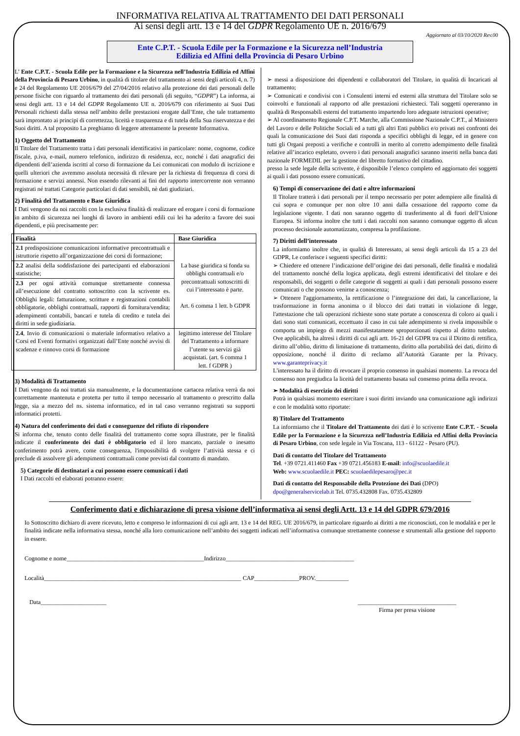INFORMATIVA RELATIVA AL TRATTAMENTO DEI DATI PERSONALI
Ai sensi degli artt. 13 e 14 del GDPR Regolamento UE n. 2016/679
Aggiornato al 03/10/2020 Rev.00
Ente C.P.T. - Scuola Edile per la Formazione e la Sicurezza nell’Industria
Edilizia ed Affini della Provincia di Pesaro Urbino
L’ Ente C.P.T. - Scuola Edile per la Formazione e la Sicurezza nell’Industria Edilizia ed Affini della Provincia di Pesaro Urbino, in qualità di titolare del trattamento ai sensi degli articoli 4, n. 7) e 24 del Regolamento UE 2016/679 del 27/04/2016 relativo alla protezione dei dati personali delle persone fisiche con riguardo al trattamento dei dati personali (di seguito, “GDPR”) La informa, ai sensi degli artt. 13 e 14 del GDPR Regolamento UE n. 2016/679 con riferimento ai Suoi Dati Personali richiesti dalla stessa nell’ambito delle prestazioni erogate dall’Ente, che tale trattamento sarà improntato ai principi di correttezza, liceità e trasparenza e di tutela della Sua riservatezza e dei Suoi diritti. A tal proposito La preghiamo di leggere attentamente la presente Informativa.
1) Oggetto del Trattamento
Il Titolare del Trattamento tratta i dati personali identificativi in particolare: nome, cognome, codice fiscale, p.iva, e-mail, numero telefonico, indirizzo di residenza, ecc, nonché i dati anagrafici dei dipendenti dell’azienda iscritti al corso di formazione da Lei comunicati con modulo di iscrizione e quelli ulteriori che avremmo assoluta necessità di rilevare per la richiesta di frequenza di corsi di formazione e servizi annessi. Non essendo rilevanti ai fini del rapporto intercorrente non verranno registrati né trattati Categorie particolari di dati sensibili, nè dati giudiziari.
2) Finalità del Trattamento e Base Giuridica
I Dati vengono da noi raccolti con la esclusiva finalità di realizzare ed erogare i corsi di formazione in ambito di sicurezza nei luoghi di lavoro in ambienti edili cui lei ha aderito a favore dei suoi dipendenti, e più precisamente per:
| Finalità | Base Giuridica |
| --- | --- |
| 2.1 predisposizione comunicazioni informative precontrattuali e istruttorie rispetto all’organizzazione dei corsi di formazione; | La base giuridica si fonda su obblighi contrattuali e/o precontrattuali sottoscritti di cui l’interessato è parte. Art. 6 comma 1 lett. b GDPR |
| 2.2 analisi della soddisfazione dei partecipanti ed elaborazioni statistiche; | |
| 2.3 per ogni attività comunque strettamente connessa all’esecuzione del contratto sottoscritto con la scrivente es. Obblighi legali: fatturazione, scritture e registrazioni contabili obbligatorie, obblighi contrattuali, rapporti di fornitura/vendita; adempimenti contabili, bancari e tutela di credito e tutela dei diritti in sede giudiziaria. | |
| 2.4 , Invio di comunicazioni o materiale informativo relativo a Corsi ed Eventi formativi organizzati dall’Ente nonché avvisi di scadenze e rinnovo corsi di formazione | legittimo interesse del Titolare del Trattamento a informare l’utente su servizi già acquistati. (art. 6 comma 1 lett. f GDPR ) |
3) Modalità di Trattamento
I Dati vengono da noi trattati sia manualmente, e la documentazione cartacea relativa verrà da noi correttamente mantenuta e protetta per tutto il tempo necessario al trattamento o prescritto dalla legge, sia a mezzo del ns. sistema informatico, ed in tal caso verranno registrati su supporti informatici protetti.
4) Natura del conferimento dei dati e conseguenze del rifiuto di rispondere
Si informa che, tenuto conto delle finalità del trattamento come sopra illustrate, per le finalità indicate il conferimento dei dati è obbligatorio ed il loro mancato, parziale o inesatto conferimento potrà avere, come conseguenza, l'impossibilità di svolgere l’attività stessa e ci preclude di assolvere gli adempimenti contrattuali come previsti dal contratto di mandato.
5) Categorie di destinatari a cui possono essere comunicati i dati
I Dati raccolti ed elaborati potranno essere:
➢ messi a disposizione dei dipendenti e collaboratori del Titolare, in qualità di Incaricati al trattamento;
➢ Comunicati e condivisi con i Consulenti interni ed esterni alla struttura del Titolare solo se coinvolti e funzionali al rapporto od alle prestazioni richiesteci. Tali soggetti opereranno in qualità di Responsabili esterni del trattamento impartendo loro adeguate istruzioni operative;
➢ Al coordinamento Regionale C.P.T. Marche, alla Commissione Nazionale C.P.T., al Ministero del Lavoro e delle Politiche Sociali ed a tutti gli altri Enti pubblici e/o privati nei confronti dei quali la comunicazione dei Suoi dati risponda a specifici obblighi di legge, ed in genere con tutti gli Organi preposti a verifiche e controlli in merito al corretto adempimento delle finalità relative all’incarico espletato, ovvero i dati personali anagrafici saranno inseriti nella banca dati nazionale FORMEDIL per la gestione del libretto formativo del cittadino.
presso la sede legale della scrivente, è disponibile l’elenco completo ed aggiornato dei soggetti ai quali i dati possono essere comunicati.
6) Tempi di conservazione dei dati e altre informazioni
Il Titolare tratterà i dati personali per il tempo necessario per poter adempiere alle finalità di cui sopra e comunque per non oltre 10 anni dalla cessazione del rapporto come da legislazione vigente. I dati non saranno oggetto di trasferimento al di fuori dell’Unione Europea. Si informa inoltre che tutti i dati raccolti non saranno comunque oggetto di alcun processo decisionale automatizzato, compresa la profilazione.
7) Diritti dell’interessato
La informiamo inoltre che, in qualità di Interessato, ai sensi degli articoli da 15 a 23 del GDPR, Le conferisce i seguenti specifici diritti:
➢ Chiedere ed ottenere l’indicazione dell’origine dei dati personali, delle finalità e modalità del trattamento nonché della logica applicata, degli estremi identificativi del titolare e dei responsabili, dei soggetti o delle categorie di soggetti ai quali i dati personali possono essere comunicati o che possono venirne a conoscenza;
➢ Ottenere l'aggiornamento, la rettificazione o l’integrazione dei dati, la cancellazione, la trasformazione in forma anonima o il blocco dei dati trattati in violazione di legge, l'attestazione che tali operazioni richieste sono state portate a conoscenza di coloro ai quali i dati sono stati comunicati, eccettuato il caso in cui tale adempimento si rivela impossibile o comporta un impiego di mezzi manifestatamene sproporzionati rispetto al diritto tutelato. Ove applicabili, ha altresì i diritti di cui agli artt. 16-21 del GDPR tra cui il Diritto di rettifica, diritto all’oblio, diritto di limitazione di trattamento, diritto alla portabilità dei dati, diritto di opposizione, nonché il diritto di reclamo all’Autorità Garante per la Privacy. www.garanteprivacy.it
L'interessato ha il diritto di revocare il proprio consenso in qualsiasi momento. La revoca del consenso non pregiudica la liceità del trattamento basata sul consenso prima della revoca.
➢ Modalità di esercizio dei diritti
Potrà in qualsiasi momento esercitare i suoi diritti inviando una comunicazione agli indirizzi e con le modalità sotto riportate:
8) Titolare del Trattamento
La informiamo che il Titolare del Trattamento dei dati è lo scrivente Ente C.P.T. - Scuola Edile per la Formazione e la Sicurezza nell’Industria Edilizia ed Affini della Provincia di Pesaro Urbino, con sede legale in Via Toscana, 113 - 61122 - Pesaro (PU).
Dati di contatto del Titolare del Trattamento
Tel. +39 0721.411460 Fax +39 0721.456183 E-mail: info@scuolaedile.it
Web: www.scuolaedile.it PEC: scuolaedilepesaro@pec.it
Dati di contatto del Responsabile della Protezione dei Dati (DPO)
dpo@generalservicelab.it Tel. 0735.432808 Fax. 0735.432809
Conferimento dati e dichiarazione di presa visione dell’informativa ai sensi degli Artt. 13 e 14 del GDPR 679/2016
Io Sottoscritto dichiaro di avere ricevuto, letto e compreso le informazioni di cui agli artt. 13 e 14 del REG. UE 2016/679, in particolare riguardo ai diritti a me riconosciuti, con le modalità e per le finalità indicate nella informativa stessa, nonché alla loro comunicazione nell’ambito dei soggetti indicati nell’informativa comunque strettamente connesse e strumentali alla gestione del rapporto in essere.
Cognome e nome______________________________________________Indirizzo___________________________________________
Località__________________________________________________________________ CAP_______________PROV.___________
Data______________________ _________________________________
Firma per presa visione